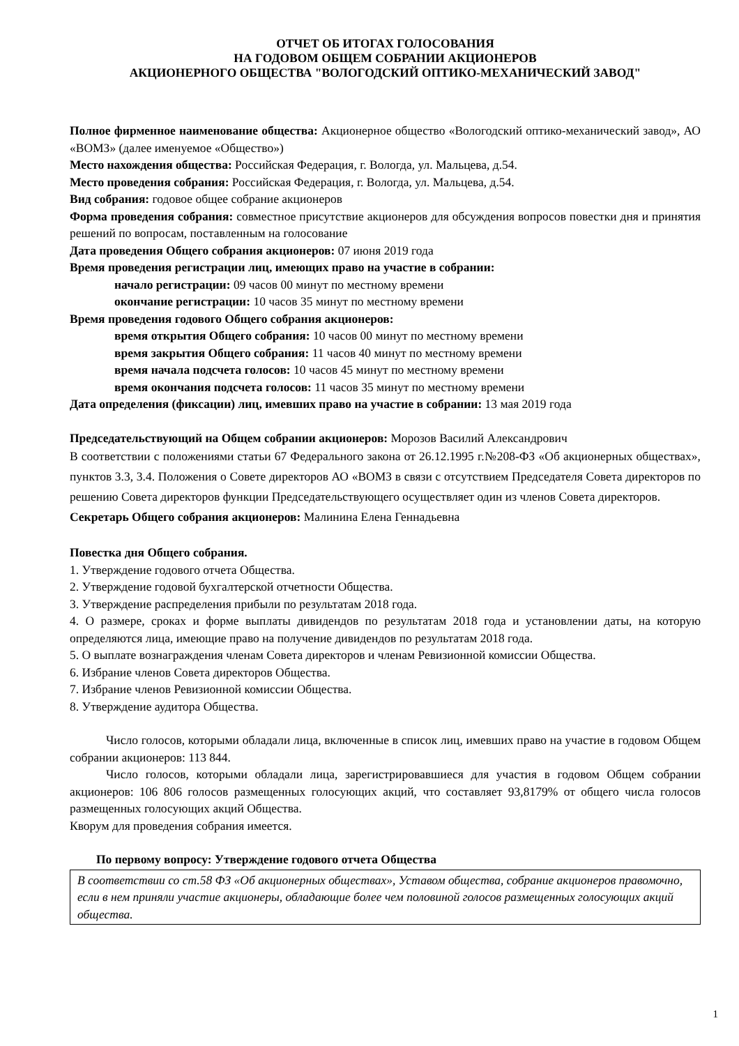ОТЧЕТ ОБ ИТОГАХ ГОЛОСОВАНИЯ
НА ГОДОВОМ ОБЩЕМ СОБРАНИИ АКЦИОНЕРОВ
АКЦИОНЕРНОГО ОБЩЕСТВА "ВОЛОГОДСКИЙ ОПТИКО-МЕХАНИЧЕСКИЙ ЗАВОД"
Полное фирменное наименование общества: Акционерное общество «Вологодский оптико-механический завод», АО «ВОМЗ» (далее именуемое «Общество»)
Место нахождения общества: Российская Федерация, г. Вологда, ул. Мальцева, д.54.
Место проведения собрания: Российская Федерация, г. Вологда, ул. Мальцева, д.54.
Вид собрания: годовое общее собрание акционеров
Форма проведения собрания: совместное присутствие акционеров для обсуждения вопросов повестки дня и принятия решений по вопросам, поставленным на голосование
Дата проведения Общего собрания акционеров: 07 июня 2019 года
Время проведения регистрации лиц, имеющих право на участие в собрании:
начало регистрации: 09 часов 00 минут по местному времени
окончание регистрации: 10 часов 35 минут по местному времени
Время проведения годового Общего собрания акционеров:
время открытия Общего собрания: 10 часов 00 минут по местному времени
время закрытия Общего собрания: 11 часов 40 минут по местному времени
время начала подсчета голосов: 10 часов 45 минут по местному времени
время окончания подсчета голосов: 11 часов 35 минут по местному времени
Дата определения (фиксации) лиц, имевших право на участие в собрании: 13 мая 2019 года
Председательствующий на Общем собрании акционеров: Морозов Василий Александрович
В соответствии с положениями статьи 67 Федерального закона от 26.12.1995 г.№208-ФЗ «Об акционерных обществах», пунктов 3.3, 3.4. Положения о Совете директоров АО «ВОМЗ в связи с отсутствием Председателя Совета директоров по решению Совета директоров функции Председательствующего осуществляет один из членов Совета директоров.
Секретарь Общего собрания акционеров: Малинина Елена Геннадьевна
Повестка дня Общего собрания.
1. Утверждение годового отчета Общества.
2. Утверждение годовой бухгалтерской отчетности Общества.
3. Утверждение распределения прибыли по результатам 2018 года.
4. О размере, сроках и форме выплаты дивидендов по результатам 2018 года и установлении даты, на которую определяются лица, имеющие право на получение дивидендов по результатам 2018 года.
5. О выплате вознаграждения членам Совета директоров и членам Ревизионной комиссии Общества.
6. Избрание членов Совета директоров Общества.
7. Избрание членов Ревизионной комиссии Общества.
8. Утверждение аудитора Общества.
Число голосов, которыми обладали лица, включенные в список лиц, имевших право на участие в годовом Общем собрании акционеров: 113 844.
Число голосов, которыми обладали лица, зарегистрировавшиеся для участия в годовом Общем собрании акционеров: 106 806 голосов размещенных голосующих акций, что составляет 93,8179% от общего числа голосов размещенных голосующих акций Общества.
Кворум для проведения собрания имеется.
По первому вопросу: Утверждение годового отчета Общества
В соответствии со ст.58 ФЗ «Об акционерных обществах», Уставом общества, собрание акционеров правомочно, если в нем приняли участие акционеры, обладающие более чем половиной голосов размещенных голосующих акций общества.
1